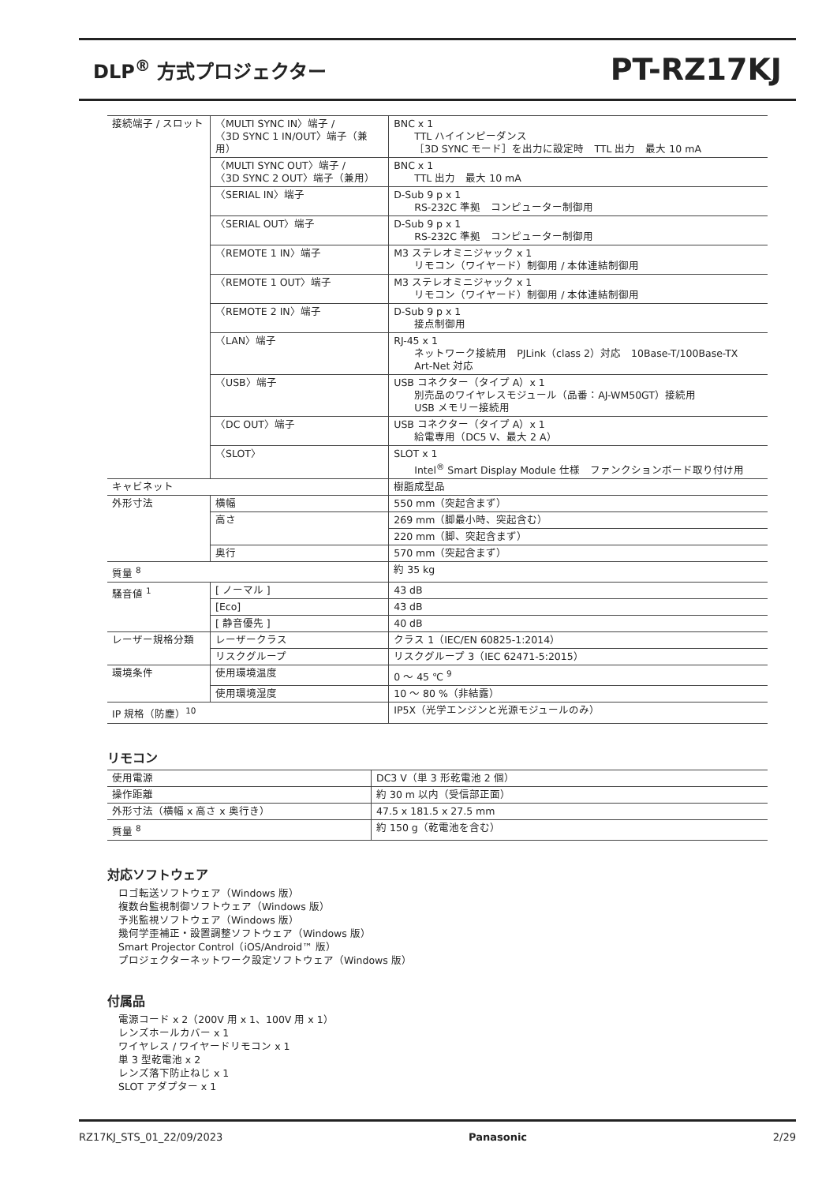DLP<sup>®</sup> 方式プロジェクター PT-RZ17KJ
| 接続端子 / スロット | 〈MULTI SYNC IN〉端子 / 〈3D SYNC 1 IN/OUT〉端子（兼用） | | BNC x 1 TTL ハイインピーダンス ［3D SYNC モード］を出力に設定時 TTL 出力 最大 10 mA |
| | 〈MULTI SYNC OUT〉端子 / 〈3D SYNC 2 OUT〉端子（兼用） | | BNC x 1 TTL 出力 最大 10 mA |
| | 〈SERIAL IN〉端子 | | D-Sub 9 p x 1 RS-232C 準拠 コンピューター制御用 |
| | 〈SERIAL OUT〉端子 | | D-Sub 9 p x 1 RS-232C 準拠 コンピューター制御用 |
| | 〈REMOTE 1 IN〉端子 | | M3 ステレオミニジャック x 1 リモコン（ワイヤード）制御用 / 本体連結制御用 |
| | 〈REMOTE 1 OUT〉端子 | | M3 ステレオミニジャック x 1 リモコン（ワイヤード）制御用 / 本体連結制御用 |
| | 〈REMOTE 2 IN〉端子 | | D-Sub 9 p x 1 接点制御用 |
| | 〈LAN〉端子 | | RJ-45 x 1 ネットワーク接続用 PJLink（class 2）対応 10Base-T/100Base-TX Art-Net 対応 |
| | 〈USB〉端子 | | USB コネクター（タイプ A）x 1 別売品のワイヤレスモジュール（品番：AJ-WM50GT）接続用 USB メモリー接続用 |
| | 〈DC OUT〉端子 | | USB コネクター（タイプ A）x 1 給電専用（DC5 V、最大 2 A） |
| | 〈SLOT〉 | | SLOT x 1 Intel<sup>®</sup> Smart Display Module 仕様 ファンクションボード取り付け用 |
| キャビネット | | | 樹脂成型品 |
| 外形寸法 | 横幅 | | 550 mm（突起含まず） |
| | 高さ | | 269 mm（脚最小時、突起含む） |
| | | | 220 mm（脚、突起含まず） |
| | 奥行 | | 570 mm（突起含まず） |
| 質量 <sup>8</sup> | | | 約 35 kg |
| 騒音値 <sup>1</sup> | | [ ノーマル ] | 43 dB |
| | | [Eco] | 43 dB |
| | | [ 静音優先 ] | 40 dB |
| レーザー規格分類 | レーザークラス | | クラス 1（IEC/EN 60825-1:2014） |
| | リスクグループ | | リスクグループ 3（IEC 62471-5:2015） |
| 環境条件 | 使用環境温度 | | 0 ～ 45 ℃ <sup>9</sup> |
| | 使用環境湿度 | | 10 ～ 80 %（非結露） |
| IP 規格（防塵）<sup>10</sup> | | | IP5X（光学エンジンと光源モジュールのみ） |
リモコン
| 使用電源 | DC3 V（単 3 形乾電池 2 個） |
| 操作距離 | 約 30 m 以内（受信部正面） |
| 外形寸法（横幅 x 高さ x 奥行き） | 47.5 x 181.5 x 27.5 mm |
| 質量 <sup>8</sup> | 約 150 g（乾電池を含む） |
対応ソフトウェア
ロゴ転送ソフトウェア（Windows 版）
複数台監視制御ソフトウェア（Windows 版）
予兆監視ソフトウェア（Windows 版）
幾何学歪補正・設置調整ソフトウェア（Windows 版）
Smart Projector Control（iOS/Android™ 版）
プロジェクターネットワーク設定ソフトウェア（Windows 版）
付属品
電源コード x 2（200V 用 x 1、100V 用 x 1）
レンズホールカバー x 1
ワイヤレス / ワイヤードリモコン x 1
単 3 型乾電池 x 2
レンズ落下防止ねじ x 1
SLOT アダプター x 1
RZ17KJ_STS_01_22/09/2023 Panasonic 2/29